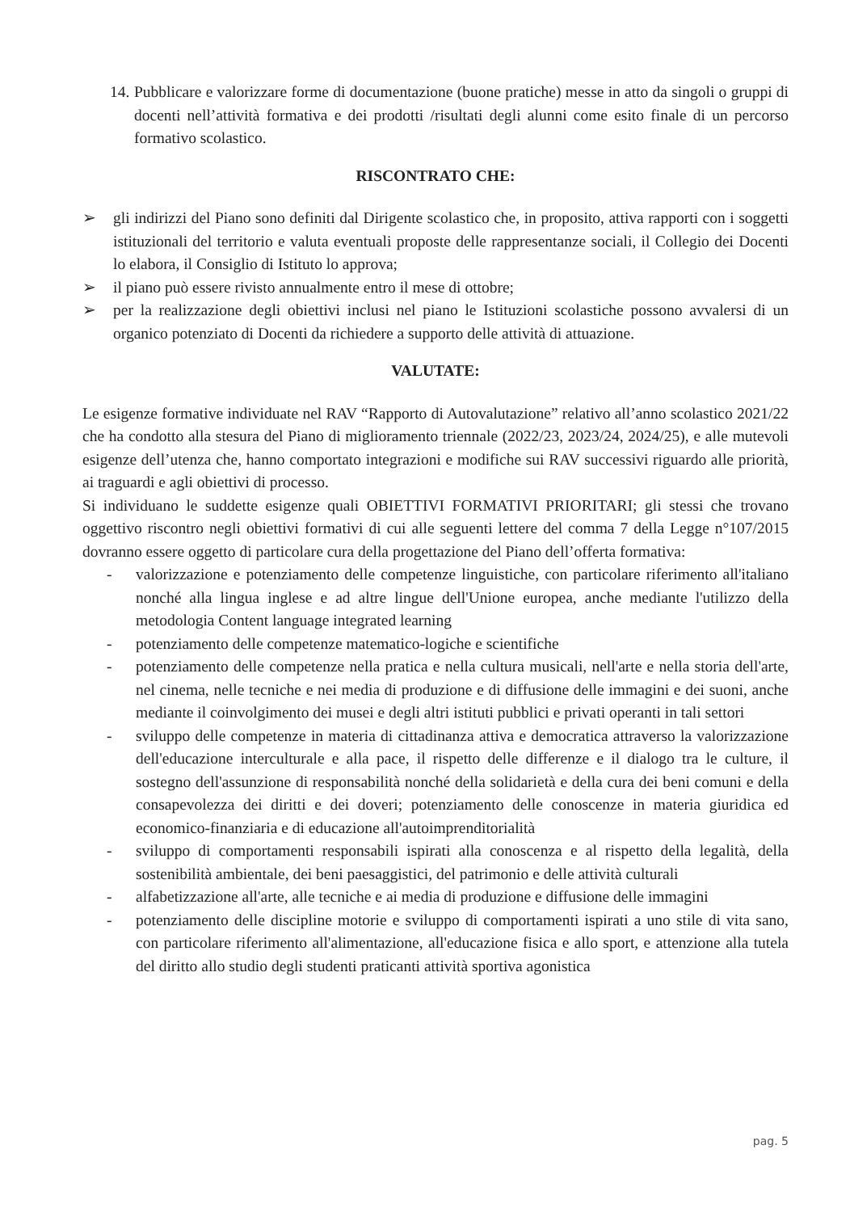14.
Pubblicare e valorizzare forme di documentazione (buone pratiche) messe in atto da singoli o gruppi di docenti nell’attività formativa e dei prodotti /risultati degli alunni come esito finale di un percorso formativo scolastico.
RISCONTRATO CHE:
➢ gli indirizzi del Piano sono definiti dal Dirigente scolastico che, in proposito, attiva rapporti con i soggetti istituzionali del territorio e valuta eventuali proposte delle rappresentanze sociali, il Collegio dei Docenti lo elabora, il Consiglio di Istituto lo approva;
➢ il piano può essere rivisto annualmente entro il mese di ottobre;
➢ per la realizzazione degli obiettivi inclusi nel piano le Istituzioni scolastiche possono avvalersi di un organico potenziato di Docenti da richiedere a supporto delle attività di attuazione.
VALUTATE:
Le esigenze formative individuate nel RAV “Rapporto di Autovalutazione” relativo all’anno scolastico 2021/22 che ha condotto alla stesura del Piano di miglioramento triennale (2022/23, 2023/24, 2024/25), e alle mutevoli esigenze dell’utenza che, hanno comportato integrazioni e modifiche sui RAV successivi riguardo alle priorità, ai traguardi e agli obiettivi di processo.
Si individuano le suddette esigenze quali OBIETTIVI FORMATIVI PRIORITARI; gli stessi che trovano oggettivo riscontro negli obiettivi formativi di cui alle seguenti lettere del comma 7 della Legge n°107/2015 dovranno essere oggetto di particolare cura della progettazione del Piano dell’offerta formativa:
- valorizzazione e potenziamento delle competenze linguistiche, con particolare riferimento all'italiano nonché alla lingua inglese e ad altre lingue dell'Unione europea, anche mediante l'utilizzo della metodologia Content language integrated learning
- potenziamento delle competenze matematico-logiche e scientifiche
- potenziamento delle competenze nella pratica e nella cultura musicali, nell'arte e nella storia dell'arte, nel cinema, nelle tecniche e nei media di produzione e di diffusione delle immagini e dei suoni, anche mediante il coinvolgimento dei musei e degli altri istituti pubblici e privati operanti in tali settori
- sviluppo delle competenze in materia di cittadinanza attiva e democratica attraverso la valorizzazione dell'educazione interculturale e alla pace, il rispetto delle differenze e il dialogo tra le culture, il sostegno dell'assunzione di responsabilità nonché della solidarietà e della cura dei beni comuni e della consapevolezza dei diritti e dei doveri; potenziamento delle conoscenze in materia giuridica ed economico-finanziaria e di educazione all'autoimprenditorialità
- sviluppo di comportamenti responsabili ispirati alla conoscenza e al rispetto della legalità, della sostenibilità ambientale, dei beni paesaggistici, del patrimonio e delle attività culturali
- alfabetizzazione all'arte, alle tecniche e ai media di produzione e diffusione delle immagini
- potenziamento delle discipline motorie e sviluppo di comportamenti ispirati a uno stile di vita sano, con particolare riferimento all'alimentazione, all'educazione fisica e allo sport, e attenzione alla tutela del diritto allo studio degli studenti praticanti attività sportiva agonistica
pag. 5